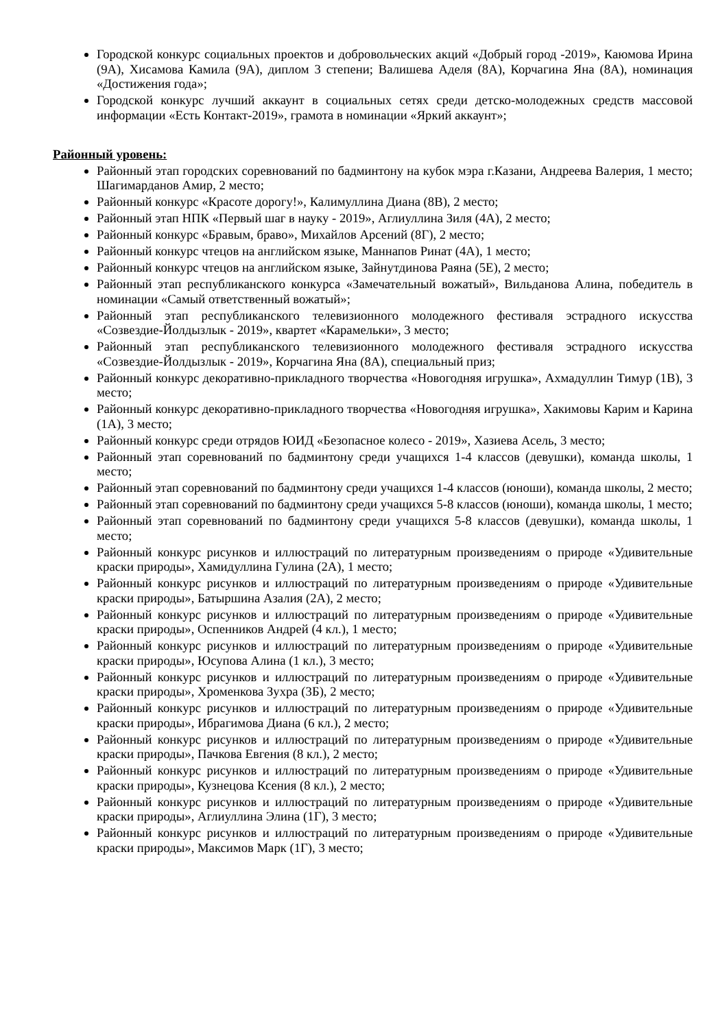Городской конкурс социальных проектов и добровольческих акций «Добрый город -2019», Каюмова Ирина (9А), Хисамова Камила (9А), диплом 3 степени; Валишева Аделя (8А), Корчагина Яна (8А), номинация «Достижения года»;
Городской конкурс лучший аккаунт в социальных сетях среди детско-молодежных средств массовой информации «Есть Контакт-2019», грамота в номинации «Яркий аккаунт»;
Районный уровень:
Районный этап городских соревнований по бадминтону на кубок мэра г.Казани, Андреева Валерия, 1 место; Шагимарданов Амир, 2 место;
Районный конкурс «Красоте дорогу!», Калимуллина Диана (8В), 2 место;
Районный этап НПК «Первый шаг в науку - 2019», Аглиуллина Зиля (4А), 2 место;
Районный конкурс «Бравым, браво», Михайлов Арсений (8Г), 2 место;
Районный конкурс чтецов на английском языке, Маннапов Ринат (4А), 1 место;
Районный конкурс чтецов на английском языке, Зайнутдинова Раяна (5Е), 2 место;
Районный этап республиканского конкурса «Замечательный вожатый», Вильданова Алина, победитель в номинации «Самый ответственный вожатый»;
Районный этап республиканского телевизионного молодежного фестиваля эстрадного искусства «Созвездие-Йолдызлык - 2019», квартет «Карамельки», 3 место;
Районный этап республиканского телевизионного молодежного фестиваля эстрадного искусства «Созвездие-Йолдызлык - 2019», Корчагина Яна (8А), специальный приз;
Районный конкурс декоративно-прикладного творчества «Новогодняя игрушка», Ахмадуллин Тимур (1В), 3 место;
Районный конкурс декоративно-прикладного творчества «Новогодняя игрушка», Хакимовы Карим и Карина (1А), 3 место;
Районный конкурс среди отрядов ЮИД «Безопасное колесо - 2019», Хазиева Асель, 3 место;
Районный этап соревнований по бадминтону среди учащихся 1-4 классов (девушки), команда школы, 1 место;
Районный этап соревнований по бадминтону среди учащихся 1-4 классов (юноши), команда школы, 2 место;
Районный этап соревнований по бадминтону среди учащихся 5-8 классов (юноши), команда школы, 1 место;
Районный этап соревнований по бадминтону среди учащихся 5-8 классов (девушки), команда школы, 1 место;
Районный конкурс рисунков и иллюстраций по литературным произведениям о природе «Удивительные краски природы», Хамидуллина Гулина (2А), 1 место;
Районный конкурс рисунков и иллюстраций по литературным произведениям о природе «Удивительные краски природы», Батыршина Азалия (2А), 2 место;
Районный конкурс рисунков и иллюстраций по литературным произведениям о природе «Удивительные краски природы», Оспенников Андрей (4 кл.), 1 место;
Районный конкурс рисунков и иллюстраций по литературным произведениям о природе «Удивительные краски природы», Юсупова Алина (1 кл.), 3 место;
Районный конкурс рисунков и иллюстраций по литературным произведениям о природе «Удивительные краски природы», Хроменкова Зухра (3Б), 2 место;
Районный конкурс рисунков и иллюстраций по литературным произведениям о природе «Удивительные краски природы», Ибрагимова Диана (6 кл.), 2 место;
Районный конкурс рисунков и иллюстраций по литературным произведениям о природе «Удивительные краски природы», Пачкова Евгения (8 кл.), 2 место;
Районный конкурс рисунков и иллюстраций по литературным произведениям о природе «Удивительные краски природы», Кузнецова Ксения (8 кл.), 2 место;
Районный конкурс рисунков и иллюстраций по литературным произведениям о природе «Удивительные краски природы», Аглиуллина Элина (1Г), 3 место;
Районный конкурс рисунков и иллюстраций по литературным произведениям о природе «Удивительные краски природы», Максимов Марк (1Г), 3 место;